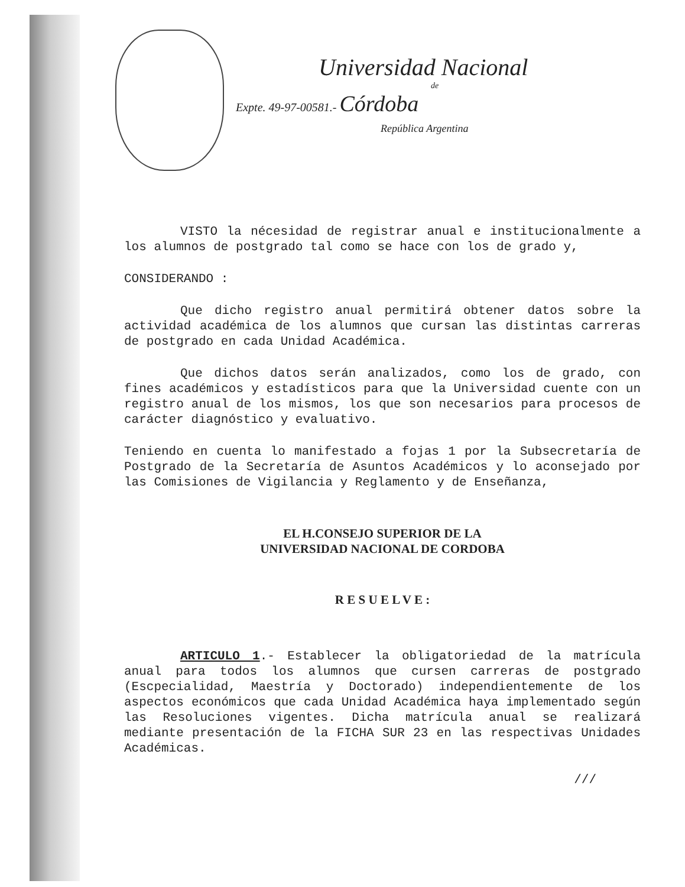Universidad Nacional
de
Expte. 49-97-00581.- Córdoba
República Argentina
VISTO la nécesidad de registrar anual e institucionalmente a los alumnos de postgrado tal como se hace con los de grado y,
CONSIDERANDO :
Que dicho registro anual permitirá obtener datos sobre la actividad académica de los alumnos que cursan las distintas carreras de postgrado en cada Unidad Académica.
Que dichos datos serán analizados, como los de grado, con fines académicos y estadísticos para que la Universidad cuente con un registro anual de los mismos, los que son necesarios para procesos de carácter diagnóstico y evaluativo.
Teniendo en cuenta lo manifestado a fojas 1 por la Subsecretaría de Postgrado de la Secretaría de Asuntos Académicos y lo aconsejado por las Comisiones de Vigilancia y Reglamento y de Enseñanza,
EL H.CONSEJO SUPERIOR DE LA
UNIVERSIDAD NACIONAL DE CORDOBA
R E S U E L V E :
ARTICULO 1.- Establecer la obligatoriedad de la matrícula anual para todos los alumnos que cursen carreras de postgrado (Escpecialidad, Maestría y Doctorado) independientemente de los aspectos económicos que cada Unidad Académica haya implementado según las Resoluciones vigentes. Dicha matrícula anual se realizará mediante presentación de la FICHA SUR 23 en las respectivas Unidades Académicas.
///